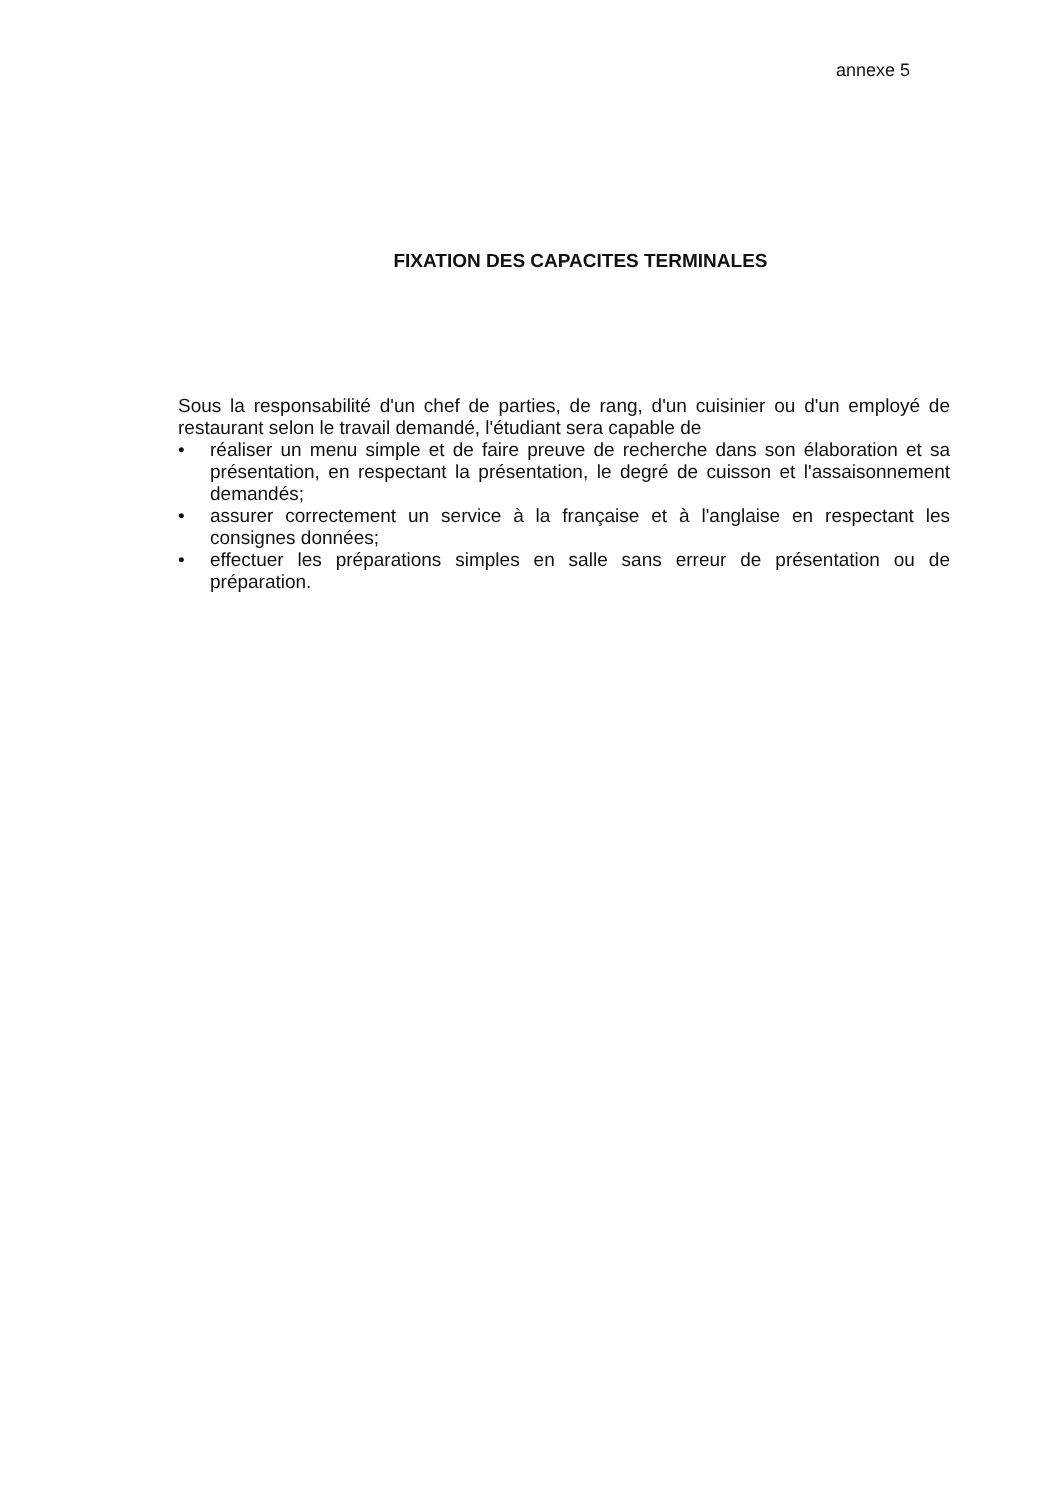annexe 5
FIXATION DES CAPACITES TERMINALES
Sous la responsabilité d'un chef de parties, de rang, d'un cuisinier ou d'un employé de restaurant selon le travail demandé, l'étudiant sera capable de
• réaliser un menu simple et de faire preuve de recherche dans son élaboration et sa présentation, en respectant la présentation, le degré de cuisson et l'assaisonnement demandés;
• assurer correctement un service à la française et à l'anglaise en respectant les consignes données;
• effectuer les préparations simples en salle sans erreur de présentation ou de préparation.